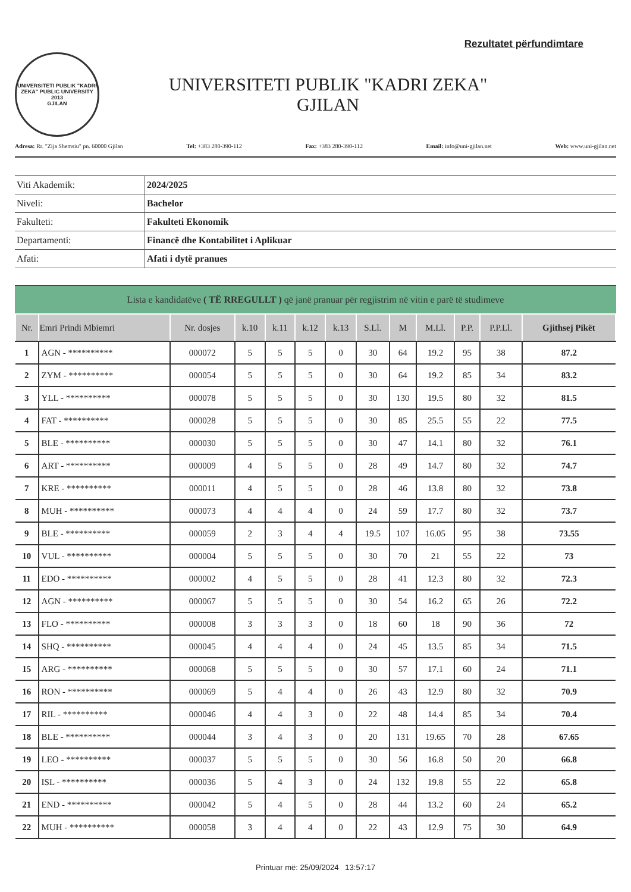Rezultatet përfundimtare
UNIVERSITETI PUBLIK "KADRI ZEKA" PUBLIC UNIVERSITY
2013
GJILAN
UNIVERSITETI PUBLIK "KADRI ZEKA"
GJILAN
Adresa: Rr. "Zija Shemsiu" pn. 60000 Gjilan Tel: +383 280-390-112 Fax: +383 280-390-112 Email: info@uni-gjilan.net Web: www.uni-gjilan.net
| Viti Akademik: | 2024/2025 |
| Niveli: | Bachelor |
| Fakulteti: | Fakulteti Ekonomik |
| Departamenti: | Financë dhe Kontabilitet i Aplikuar |
| Afati: | Afati i dytë pranues |
Lista e kandidatëve ( TË RREGULLT ) që janë pranuar për regjistrim në vitin e parë të studimeve
| Nr. | Emri Prindi Mbiemri | Nr. dosjes | k.10 | k.11 | k.12 | k.13 | S.Ll. | M | M.Ll. | P.P. | P.P.Ll. | Gjithsej Pikët |
| --- | --- | --- | --- | --- | --- | --- | --- | --- | --- | --- | --- | --- |
| 1 | AGN - ********** | 000072 | 5 | 5 | 5 | 0 | 30 | 64 | 19.2 | 95 | 38 | 87.2 |
| 2 | ZYM - ********** | 000054 | 5 | 5 | 5 | 0 | 30 | 64 | 19.2 | 85 | 34 | 83.2 |
| 3 | YLL - ********** | 000078 | 5 | 5 | 5 | 0 | 30 | 130 | 19.5 | 80 | 32 | 81.5 |
| 4 | FAT - ********** | 000028 | 5 | 5 | 5 | 0 | 30 | 85 | 25.5 | 55 | 22 | 77.5 |
| 5 | BLE - ********** | 000030 | 5 | 5 | 5 | 0 | 30 | 47 | 14.1 | 80 | 32 | 76.1 |
| 6 | ART - ********** | 000009 | 4 | 5 | 5 | 0 | 28 | 49 | 14.7 | 80 | 32 | 74.7 |
| 7 | KRE - ********** | 000011 | 4 | 5 | 5 | 0 | 28 | 46 | 13.8 | 80 | 32 | 73.8 |
| 8 | MUH - ********** | 000073 | 4 | 4 | 4 | 0 | 24 | 59 | 17.7 | 80 | 32 | 73.7 |
| 9 | BLE - ********** | 000059 | 2 | 3 | 4 | 4 | 19.5 | 107 | 16.05 | 95 | 38 | 73.55 |
| 10 | VUL - ********** | 000004 | 5 | 5 | 5 | 0 | 30 | 70 | 21 | 55 | 22 | 73 |
| 11 | EDO - ********** | 000002 | 4 | 5 | 5 | 0 | 28 | 41 | 12.3 | 80 | 32 | 72.3 |
| 12 | AGN - ********** | 000067 | 5 | 5 | 5 | 0 | 30 | 54 | 16.2 | 65 | 26 | 72.2 |
| 13 | FLO - ********** | 000008 | 3 | 3 | 3 | 0 | 18 | 60 | 18 | 90 | 36 | 72 |
| 14 | SHQ - ********** | 000045 | 4 | 4 | 4 | 0 | 24 | 45 | 13.5 | 85 | 34 | 71.5 |
| 15 | ARG - ********** | 000068 | 5 | 5 | 5 | 0 | 30 | 57 | 17.1 | 60 | 24 | 71.1 |
| 16 | RON - ********** | 000069 | 5 | 4 | 4 | 0 | 26 | 43 | 12.9 | 80 | 32 | 70.9 |
| 17 | RIL - ********** | 000046 | 4 | 4 | 3 | 0 | 22 | 48 | 14.4 | 85 | 34 | 70.4 |
| 18 | BLE - ********** | 000044 | 3 | 4 | 3 | 0 | 20 | 131 | 19.65 | 70 | 28 | 67.65 |
| 19 | LEO - ********** | 000037 | 5 | 5 | 5 | 0 | 30 | 56 | 16.8 | 50 | 20 | 66.8 |
| 20 | ISL - ********** | 000036 | 5 | 4 | 3 | 0 | 24 | 132 | 19.8 | 55 | 22 | 65.8 |
| 21 | END - ********** | 000042 | 5 | 4 | 5 | 0 | 28 | 44 | 13.2 | 60 | 24 | 65.2 |
| 22 | MUH - ********** | 000058 | 3 | 4 | 4 | 0 | 22 | 43 | 12.9 | 75 | 30 | 64.9 |
Printuar më: 25/09/2024 13:57:17